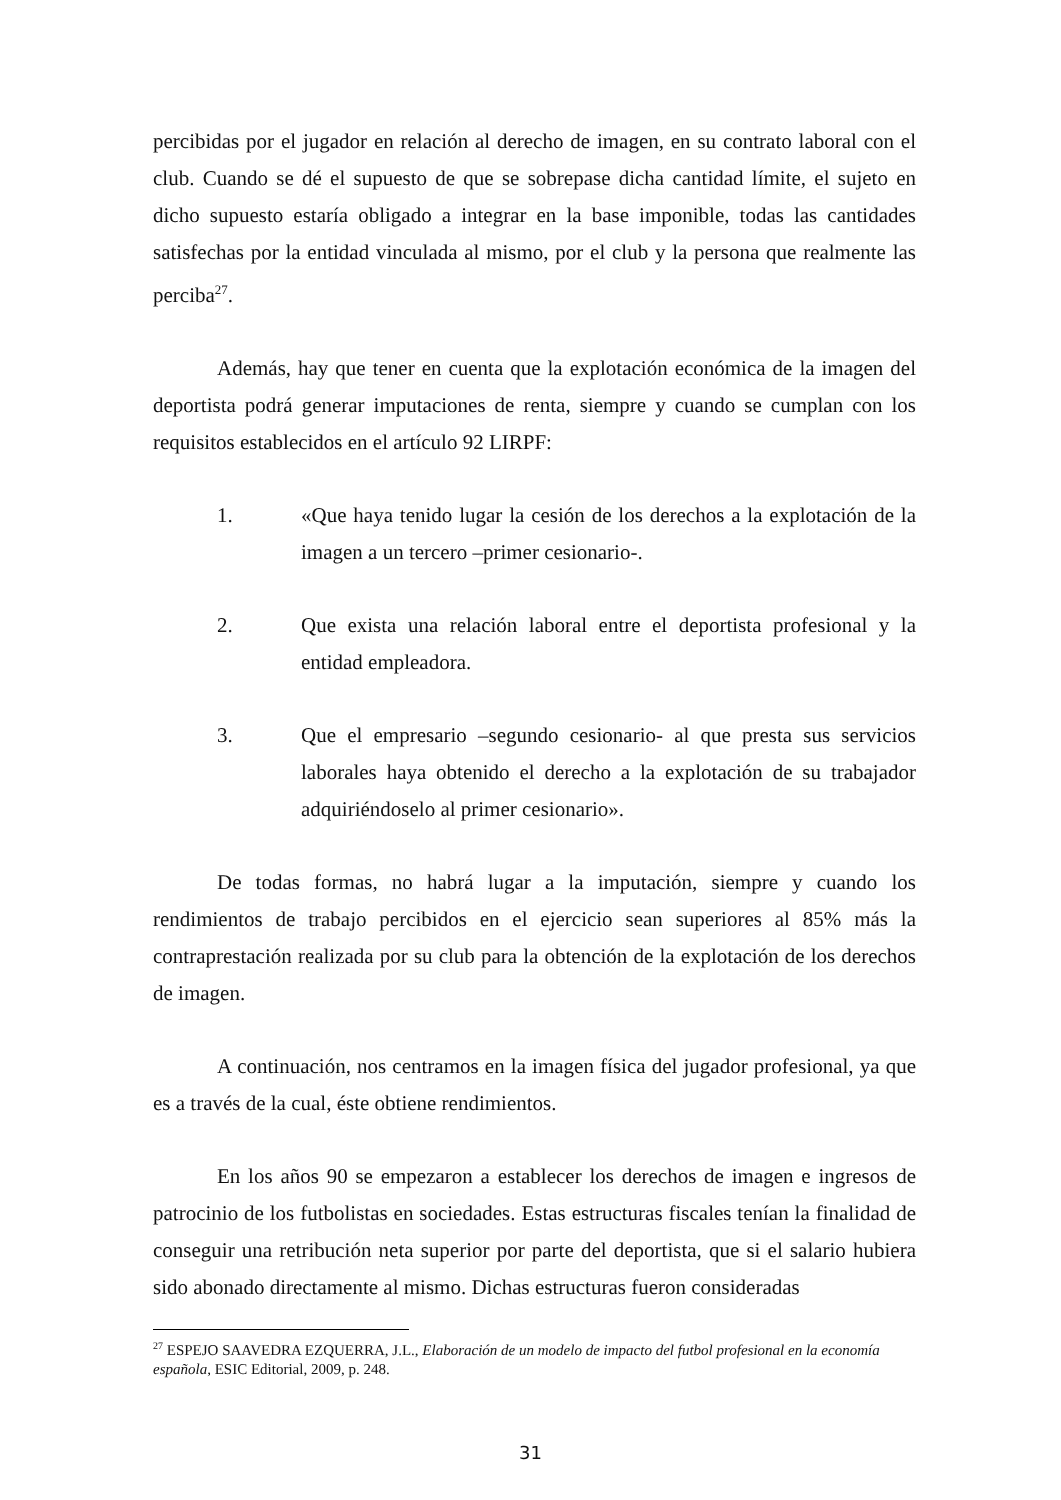percibidas por el jugador en relación al derecho de imagen, en su contrato laboral con el club. Cuando se dé el supuesto de que se sobrepase dicha cantidad límite, el sujeto en dicho supuesto estaría obligado a integrar en la base imponible, todas las cantidades satisfechas por la entidad vinculada al mismo, por el club y la persona que realmente las perciba<sup>27</sup>.
Además, hay que tener en cuenta que la explotación económica de la imagen del deportista podrá generar imputaciones de renta, siempre y cuando se cumplan con los requisitos establecidos en el artículo 92 LIRPF:
1. «Que haya tenido lugar la cesión de los derechos a la explotación de la imagen a un tercero –primer cesionario-.
2. Que exista una relación laboral entre el deportista profesional y la entidad empleadora.
3. Que el empresario –segundo cesionario- al que presta sus servicios laborales haya obtenido el derecho a la explotación de su trabajador adquiriéndoselo al primer cesionario».
De todas formas, no habrá lugar a la imputación, siempre y cuando los rendimientos de trabajo percibidos en el ejercicio sean superiores al 85% más la contraprestación realizada por su club para la obtención de la explotación de los derechos de imagen.
A continuación, nos centramos en la imagen física del jugador profesional, ya que es a través de la cual, éste obtiene rendimientos.
En los años 90 se empezaron a establecer los derechos de imagen e ingresos de patrocinio de los futbolistas en sociedades. Estas estructuras fiscales tenían la finalidad de conseguir una retribución neta superior por parte del deportista, que si el salario hubiera sido abonado directamente al mismo. Dichas estructuras fueron consideradas
<sup>27</sup> ESPEJO SAAVEDRA EZQUERRA, J.L., Elaboración de un modelo de impacto del futbol profesional en la economía española, ESIC Editorial, 2009, p. 248.
31